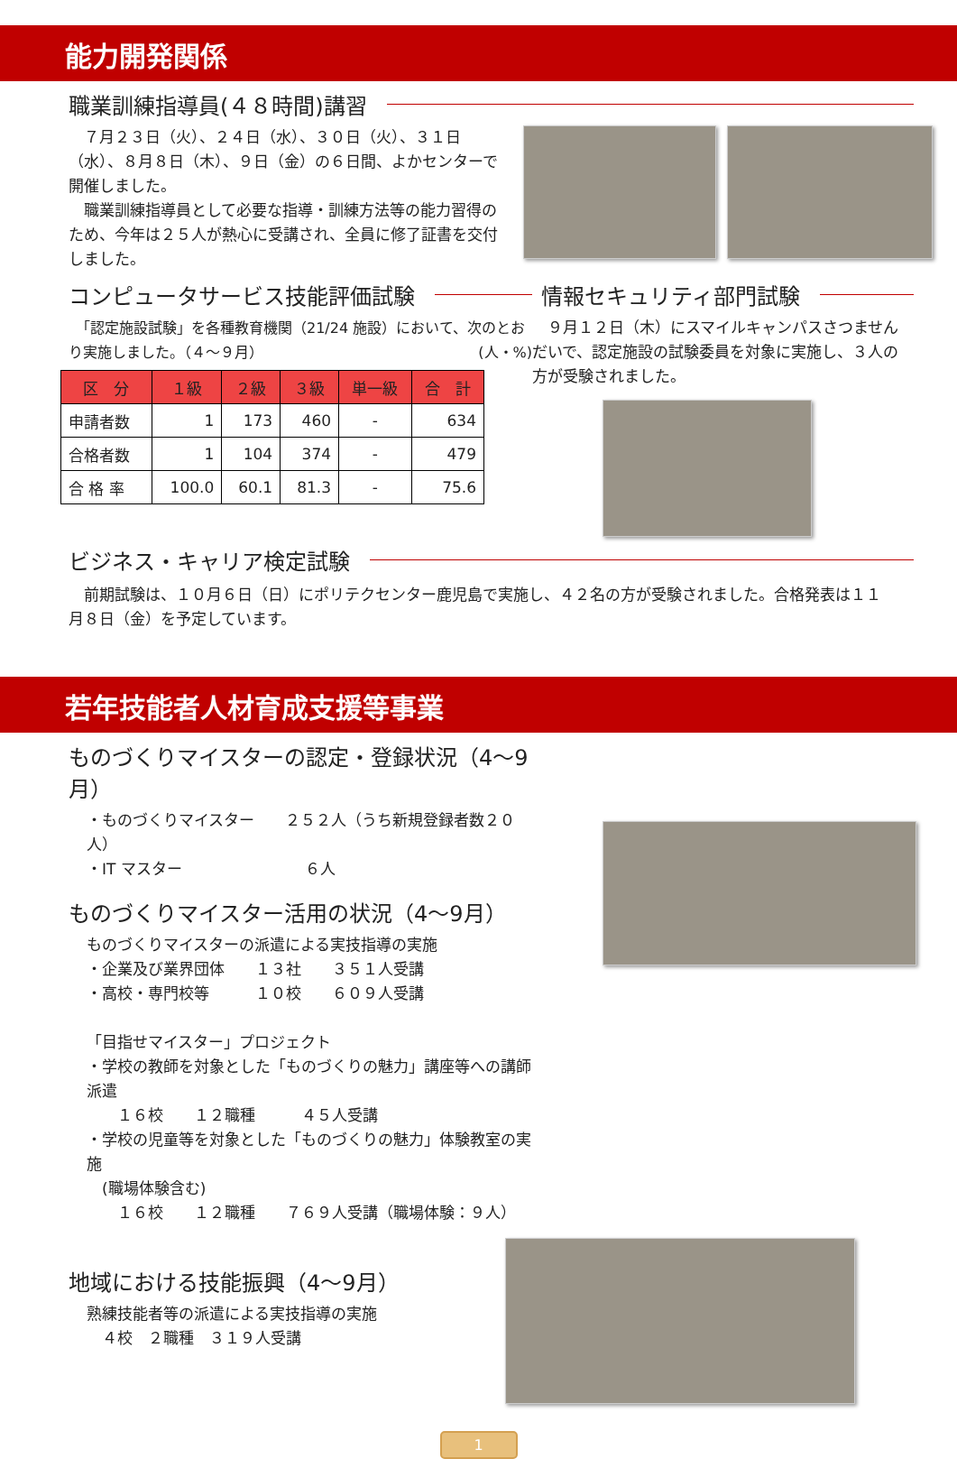能力開発関係
職業訓練指導員(４８時間)講習
　７月２３日（火）、２４日（水）、３０日（火）、３１日（水）、８月８日（木）、９日（金）の６日間、よかセンターで開催しました。
　職業訓練指導員として必要な指導・訓練方法等の能力習得のため、今年は２５人が熱心に受講され、全員に修了証書を交付しました。
コンピュータサービス技能評価試験
　「認定施設試験」を各種教育機関（21/24 施設）において、次のとおり実施しました。（４～９月） (人・%)
| 区 分 | １級 | ２級 | ３級 | 単一級 | 合 計 |
| --- | --- | --- | --- | --- | --- |
| 申請者数 | 1 | 173 | 460 | - | 634 |
| 合格者数 | 1 | 104 | 374 | - | 479 |
| 合 格 率 | 100.0 | 60.1 | 81.3 | - | 75.6 |
情報セキュリティ部門試験
　９月１２日（木）にスマイルキャンパスさつませんだいで、認定施設の試験委員を対象に実施し、３人の方が受験されました。
ビジネス・キャリア検定試験
　前期試験は、１０月６日（日）にポリテクセンター鹿児島で実施し、４２名の方が受験されました。合格発表は１１月８日（金）を予定しています。
若年技能者人材育成支援等事業
ものづくりマイスターの認定・登録状況（4～9月）
・ものづくりマイスター　　２５２人（うち新規登録者数２０人）
・IT マスター　　　　　　　　６人
ものづくりマイスター活用の状況（4～9月）
ものづくりマイスターの派遣による実技指導の実施
・企業及び業界団体　　１３社　　３５１人受講
・高校・専門校等　　　１０校　　６０９人受講
「目指せマイスター」プロジェクト
・学校の教師を対象とした「ものづくりの魅力」講座等への講師派遣
　　１６校　　１２職種　　　４５人受講
・学校の児童等を対象とした「ものづくりの魅力」体験教室の実施
　(職場体験含む)
　　１６校　　１２職種　　７６９人受講（職場体験：９人）
地域における技能振興（4～9月）
熟練技能者等の派遣による実技指導の実施
　４校　２職種　３１９人受講
1